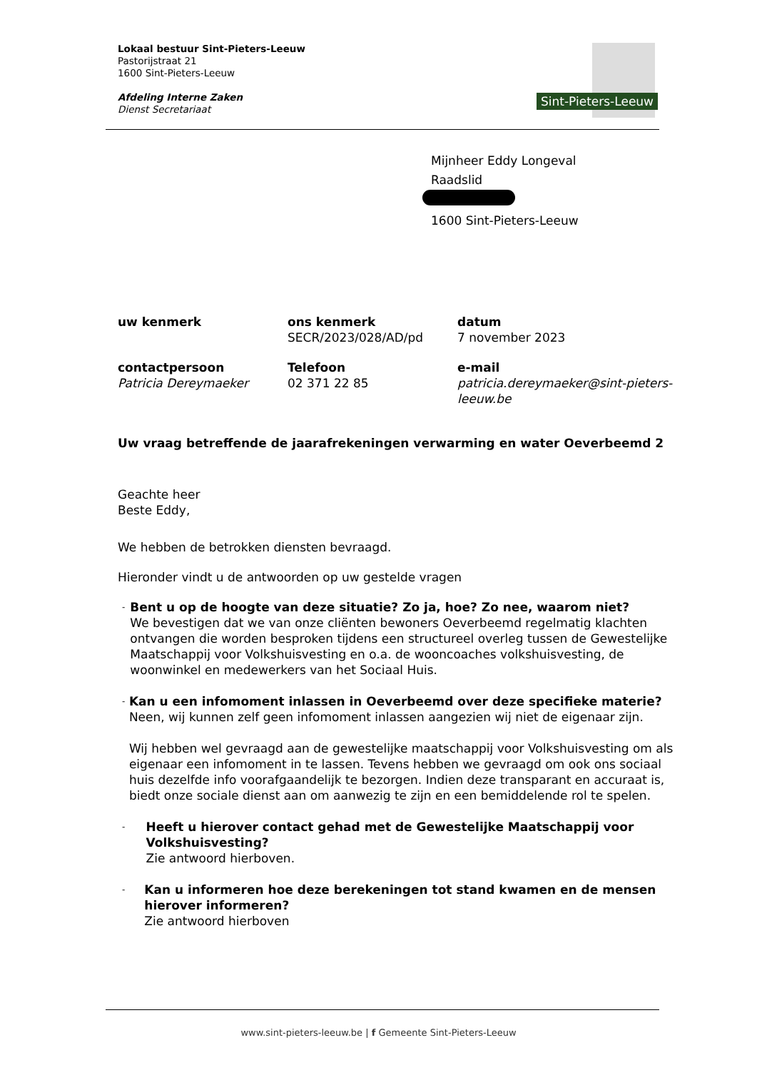Lokaal bestuur Sint-Pieters-Leeuw
Pastorijstraat 21
1600 Sint-Pieters-Leeuw
Afdeling Interne Zaken
Dienst Secretariaat
Sint-Pieters-Leeuw
Mijnheer Eddy Longeval
Raadslid
1600 Sint-Pieters-Leeuw
| uw kenmerk | ons kenmerk SECR/2023/028/AD/pd | datum 7 november 2023 |
| contactpersoon Patricia Dereymaeker | Telefoon 02 371 22 85 | e-mail patricia.dereymaeker@sint-pieters- leeuw.be |
Uw vraag betreffende de jaarafrekeningen verwarming en water Oeverbeemd 2
Geachte heer
Beste Eddy,
We hebben de betrokken diensten bevraagd.
Hieronder vindt u de antwoorden op uw gestelde vragen
-
Bent u op de hoogte van deze situatie? Zo ja, hoe? Zo nee, waarom niet?
We bevestigen dat we van onze cliënten bewoners Oeverbeemd regelmatig klachten ontvangen die worden besproken tijdens een structureel overleg tussen de Gewestelijke Maatschappij voor Volkshuisvesting en o.a. de wooncoaches volkshuisvesting, de woonwinkel en medewerkers van het Sociaal Huis.
-
Kan u een infomoment inlassen in Oeverbeemd over deze specifieke materie?
Neen, wij kunnen zelf geen infomoment inlassen aangezien wij niet de eigenaar zijn.
Wij hebben wel gevraagd aan de gewestelijke maatschappij voor Volkshuisvesting om als eigenaar een infomoment in te lassen. Tevens hebben we gevraagd om ook ons sociaal huis dezelfde info voorafgaandelijk te bezorgen. Indien deze transparant en accuraat is, biedt onze sociale dienst aan om aanwezig te zijn en een bemiddelende rol te spelen.
-
Heeft u hierover contact gehad met de Gewestelijke Maatschappij voor Volkshuisvesting?
Zie antwoord hierboven.
-
Kan u informeren hoe deze berekeningen tot stand kwamen en de mensen hierover informeren?
Zie antwoord hierboven
www.sint-pieters-leeuw.be | f Gemeente Sint-Pieters-Leeuw